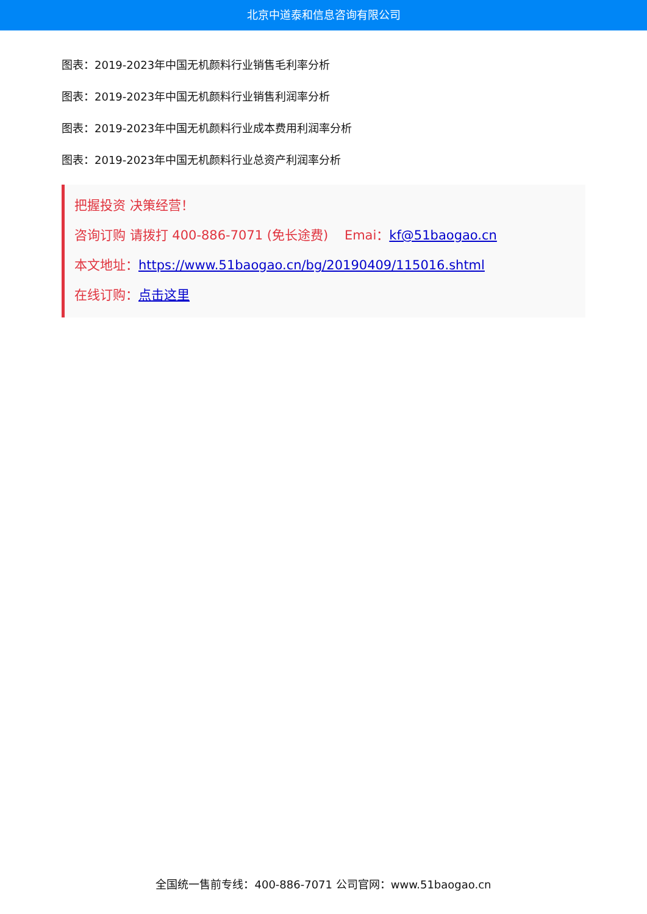北京中道泰和信息咨询有限公司
图表：2019-2023年中国无机颜料行业销售毛利率分析
图表：2019-2023年中国无机颜料行业销售利润率分析
图表：2019-2023年中国无机颜料行业成本费用利润率分析
图表：2019-2023年中国无机颜料行业总资产利润率分析
把握投资 决策经营！
咨询订购 请拨打 400-886-7071 (免长途费) Emai：kf@51baogao.cn
本文地址：https://www.51baogao.cn/bg/20190409/115016.shtml
在线订购：点击这里
全国统一售前专线：400-886-7071 公司官网：www.51baogao.cn